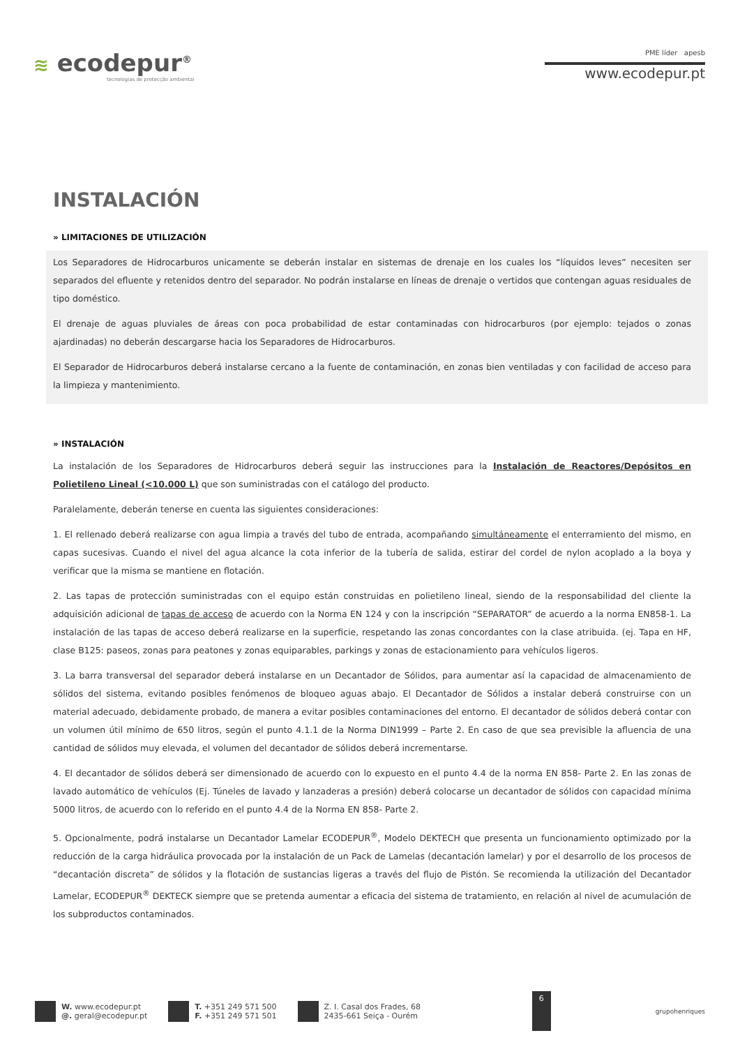≋ ecodepur<sup>®</sup>
tecnologias de protecção ambiental
PME líder apesb
www.ecodepur.pt
INSTALACIÓN
» LIMITACIONES DE UTILIZACIÓN
Los Separadores de Hidrocarburos unicamente se deberán instalar en sistemas de drenaje en los cuales los “líquidos leves” necesiten ser separados del efluente y retenidos dentro del separador. No podrán instalarse en líneas de drenaje o vertidos que contengan aguas residuales de tipo doméstico.
El drenaje de aguas pluviales de áreas con poca probabilidad de estar contaminadas con hidrocarburos (por ejemplo: tejados o zonas ajardinadas) no deberán descargarse hacia los Separadores de Hidrocarburos.
El Separador de Hidrocarburos deberá instalarse cercano a la fuente de contaminación, en zonas bien ventiladas y con facilidad de acceso para la limpieza y mantenimiento.
» INSTALACIÓN
La instalación de los Separadores de Hidrocarburos deberá seguir las instrucciones para la Instalación de Reactores/Depósitos en Polietileno Lineal (<10.000 L) que son suministradas con el catálogo del producto.
Paralelamente, deberán tenerse en cuenta las siguientes consideraciones:
1. El rellenado deberá realizarse con agua limpia a través del tubo de entrada, acompañando simultáneamente el enterramiento del mismo, en capas sucesivas. Cuando el nivel del agua alcance la cota inferior de la tubería de salida, estirar del cordel de nylon acoplado a la boya y verificar que la misma se mantiene en flotación.
2. Las tapas de protección suministradas con el equipo están construidas en polietileno lineal, siendo de la responsabilidad del cliente la adquisición adicional de tapas de acceso de acuerdo con la Norma EN 124 y con la inscripción “SEPARATOR” de acuerdo a la norma EN858-1. La instalación de las tapas de acceso deberá realizarse en la superficie, respetando las zonas concordantes con la clase atribuida. (ej. Tapa en HF, clase B125: paseos, zonas para peatones y zonas equiparables, parkings y zonas de estacionamiento para vehículos ligeros.
3. La barra transversal del separador deberá instalarse en un Decantador de Sólidos, para aumentar así la capacidad de almacenamiento de sólidos del sistema, evitando posibles fenómenos de bloqueo aguas abajo. El Decantador de Sólidos a instalar deberá construirse con un material adecuado, debidamente probado, de manera a evitar posibles contaminaciones del entorno. El decantador de sólidos deberá contar con un volumen útil mínimo de 650 litros, según el punto 4.1.1 de la Norma DIN1999 – Parte 2. En caso de que sea previsible la afluencia de una cantidad de sólidos muy elevada, el volumen del decantador de sólidos deberá incrementarse.
4. El decantador de sólidos deberá ser dimensionado de acuerdo con lo expuesto en el punto 4.4 de la norma EN 858- Parte 2. En las zonas de lavado automático de vehículos (Ej. Túneles de lavado y lanzaderas a presión) deberá colocarse un decantador de sólidos con capacidad mínima 5000 litros, de acuerdo con lo referido en el punto 4.4 de la Norma EN 858- Parte 2.
5. Opcionalmente, podrá instalarse un Decantador Lamelar ECODEPUR<sup>®</sup>, Modelo DEKTECH que presenta un funcionamiento optimizado por la reducción de la carga hidráulica provocada por la instalación de un Pack de Lamelas (decantación lamelar) y por el desarrollo de los procesos de “decantación discreta” de sólidos y la flotación de sustancias ligeras a través del flujo de Pistón. Se recomienda la utilización del Decantador Lamelar, ECODEPUR<sup>®</sup> DEKTECK siempre que se pretenda aumentar a eficacia del sistema de tratamiento, en relación al nivel de acumulación de los subproductos contaminados.
W. www.ecodepur.pt
@. geral@ecodepur.pt
T. +351 249 571 500
F. +351 249 571 501
Z. I. Casal dos Frades, 68
2435-661 Seiça - Ourém
6
grupohenriques